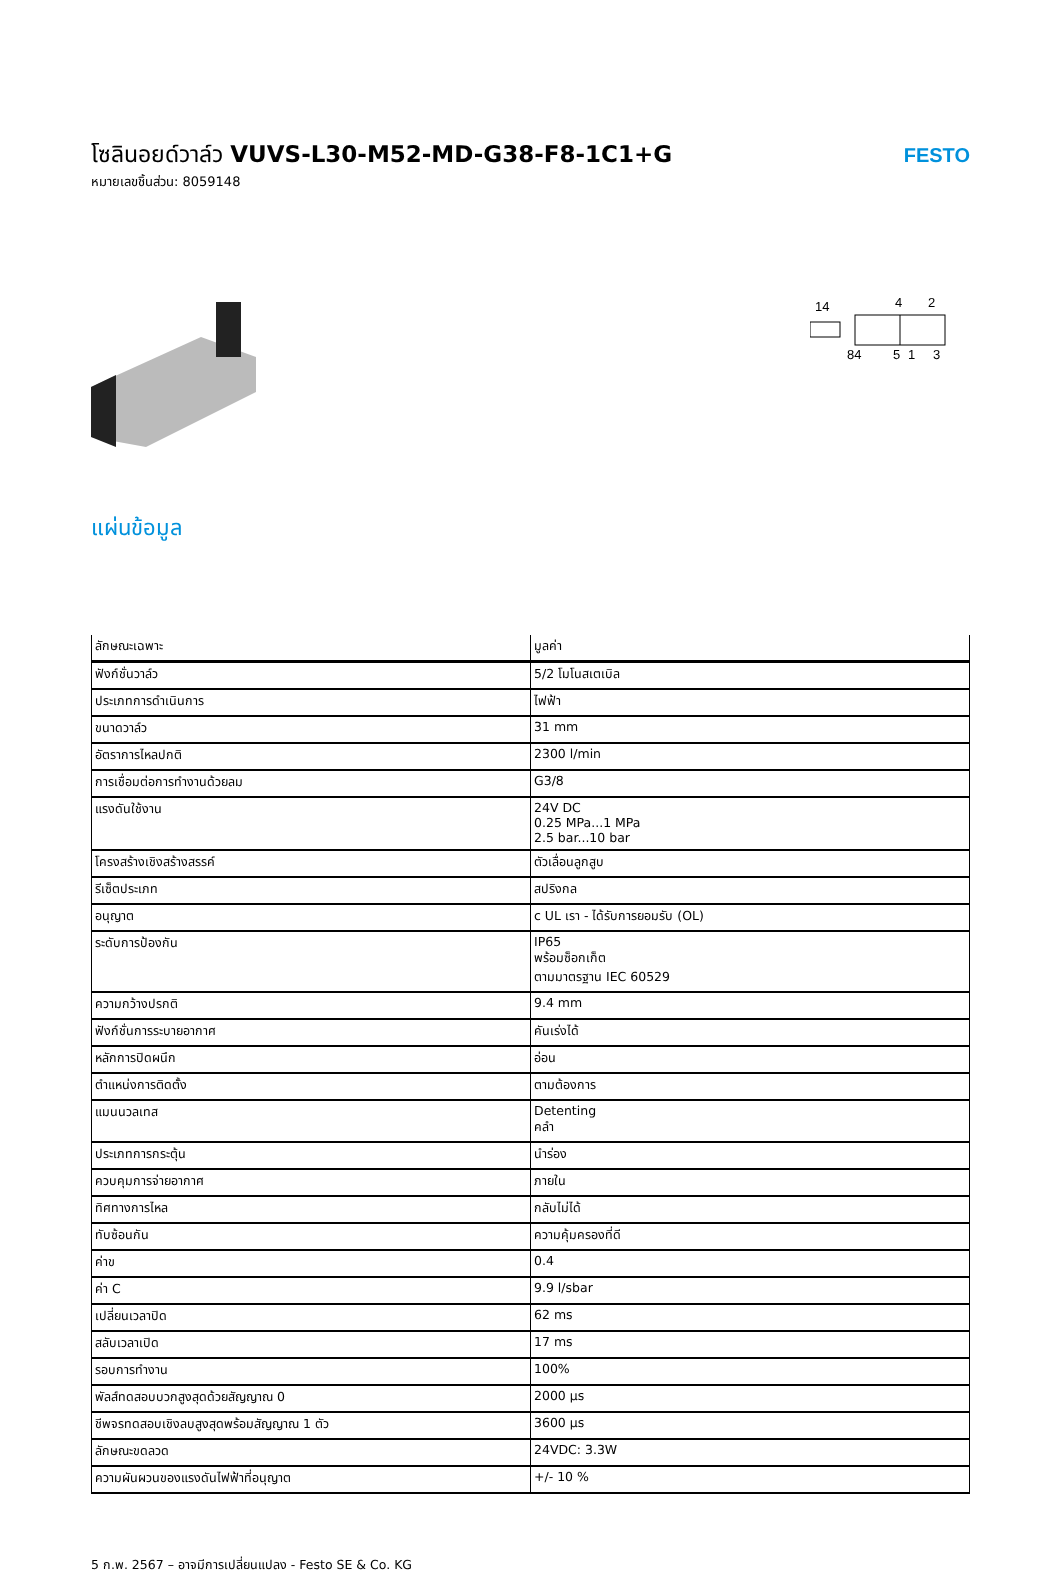โซลินอยด์วาล์ว VUVS-L30-M52-MD-G38-F8-1C1+G
หมายเลขชิ้นส่วน: 8059148
FESTO
14
4
2
84
5
1
3
แผ่นข้อมูล
| ลักษณะเฉพาะ | มูลค่า |
| --- | --- |
| ฟังก์ชั่นวาล์ว | 5/2 โมโนสเตเบิล |
| ประเภทการดำเนินการ | ไฟฟ้า |
| ขนาดวาล์ว | 31 mm |
| อัตราการไหลปกติ | 2300 l/min |
| การเชื่อมต่อการทำงานด้วยลม | G3/8 |
| แรงดันใช้งาน | 24V DC 0.25 MPa...1 MPa 2.5 bar...10 bar |
| โครงสร้างเชิงสร้างสรรค์ | ตัวเลื่อนลูกสูบ |
| รีเซ็ตประเภท | สปริงกล |
| อนุญาต | c UL เรา - ได้รับการยอมรับ (OL) |
| ระดับการป้องกัน | IP65 พร้อมซ็อกเก็ต ตามมาตรฐาน IEC 60529 |
| ความกว้างปรกติ | 9.4 mm |
| ฟังก์ชั่นการระบายอากาศ | คันเร่งได้ |
| หลักการปิดผนึก | อ่อน |
| ตำแหน่งการติดตั้ง | ตามต้องการ |
| แมนนวลเทส | Detenting คลำ |
| ประเภทการกระตุ้น | นำร่อง |
| ควบคุมการจ่ายอากาศ | ภายใน |
| ทิศทางการไหล | กลับไม่ได้ |
| ทับซ้อนกัน | ความคุ้มครองที่ดี |
| ค่าข | 0.4 |
| ค่า C | 9.9 l/sbar |
| เปลี่ยนเวลาปิด | 62 ms |
| สลับเวลาเปิด | 17 ms |
| รอบการทำงาน | 100% |
| พัลส์ทดสอบบวกสูงสุดด้วยสัญญาณ 0 | 2000 µs |
| ชีพจรทดสอบเชิงลบสูงสุดพร้อมสัญญาณ 1 ตัว | 3600 µs |
| ลักษณะขดลวด | 24VDC: 3.3W |
| ความผันผวนของแรงดันไฟฟ้าที่อนุญาต | +/- 10 % |
5 ก.พ. 2567 – อาจมีการเปลี่ยนแปลง - Festo SE & Co. KG